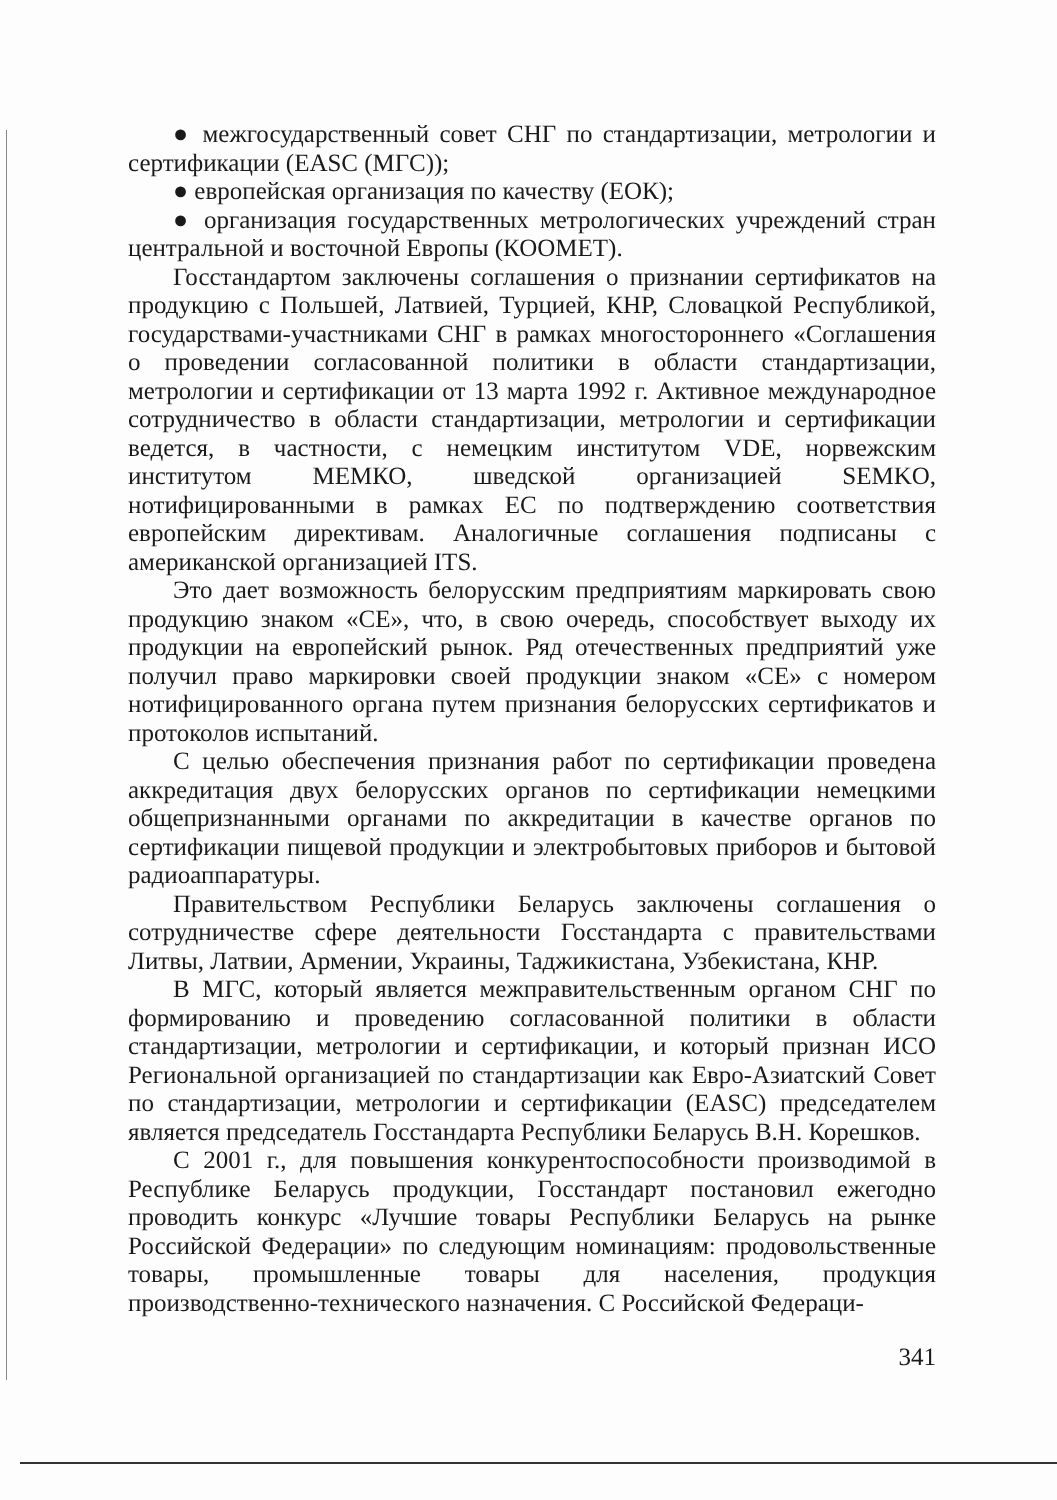● межгосударственный совет СНГ по стандартизации, метрологии и сертификации (EASC (МГС));
● европейская организация по качеству (ЕОК);
● организация государственных метрологических учреждений стран центральной и восточной Европы (КООМЕТ).
Госстандартом заключены соглашения о признании сертификатов на продукцию с Польшей, Латвией, Турцией, КНР, Словацкой Республикой, государствами-участниками СНГ в рамках многостороннего «Соглашения о проведении согласованной политики в области стандартизации, метрологии и сертификации от 13 марта 1992 г. Активное международное сотрудничество в области стандартизации, метрологии и сертификации ведется, в частности, с немецким институтом VDE, норвежским институтом МЕМКО, шведской организацией SEMKO, нотифицированными в рамках ЕС по подтверждению соответствия европейским директивам. Аналогичные соглашения подписаны с американской организацией ITS.
Это дает возможность белорусским предприятиям маркировать свою продукцию знаком «СЕ», что, в свою очередь, способствует выходу их продукции на европейский рынок. Ряд отечественных предприятий уже получил право маркировки своей продукции знаком «СЕ» с номером нотифицированного органа путем признания белорусских сертификатов и протоколов испытаний.
С целью обеспечения признания работ по сертификации проведена аккредитация двух белорусских органов по сертификации немецкими общепризнанными органами по аккредитации в качестве органов по сертификации пищевой продукции и электробытовых приборов и бытовой радиоаппаратуры.
Правительством Республики Беларусь заключены соглашения о сотрудничестве сфере деятельности Госстандарта с правительствами Литвы, Латвии, Армении, Украины, Таджикистана, Узбекистана, КНР.
В МГС, который является межправительственным органом СНГ по формированию и проведению согласованной политики в области стандартизации, метрологии и сертификации, и который признан ИСО Региональной организацией по стандартизации как Евро-Азиатский Совет по стандартизации, метрологии и сертификации (EASC) председателем является председатель Госстандарта Республики Беларусь В.Н. Корешков.
С 2001 г., для повышения конкурентоспособности производимой в Республике Беларусь продукции, Госстандарт постановил ежегодно проводить конкурс «Лучшие товары Республики Беларусь на рынке Российской Федерации» по следующим номинациям: продовольственные товары, промышленные товары для населения, продукция производственно-технического назначения. С Российской Федераци-
341